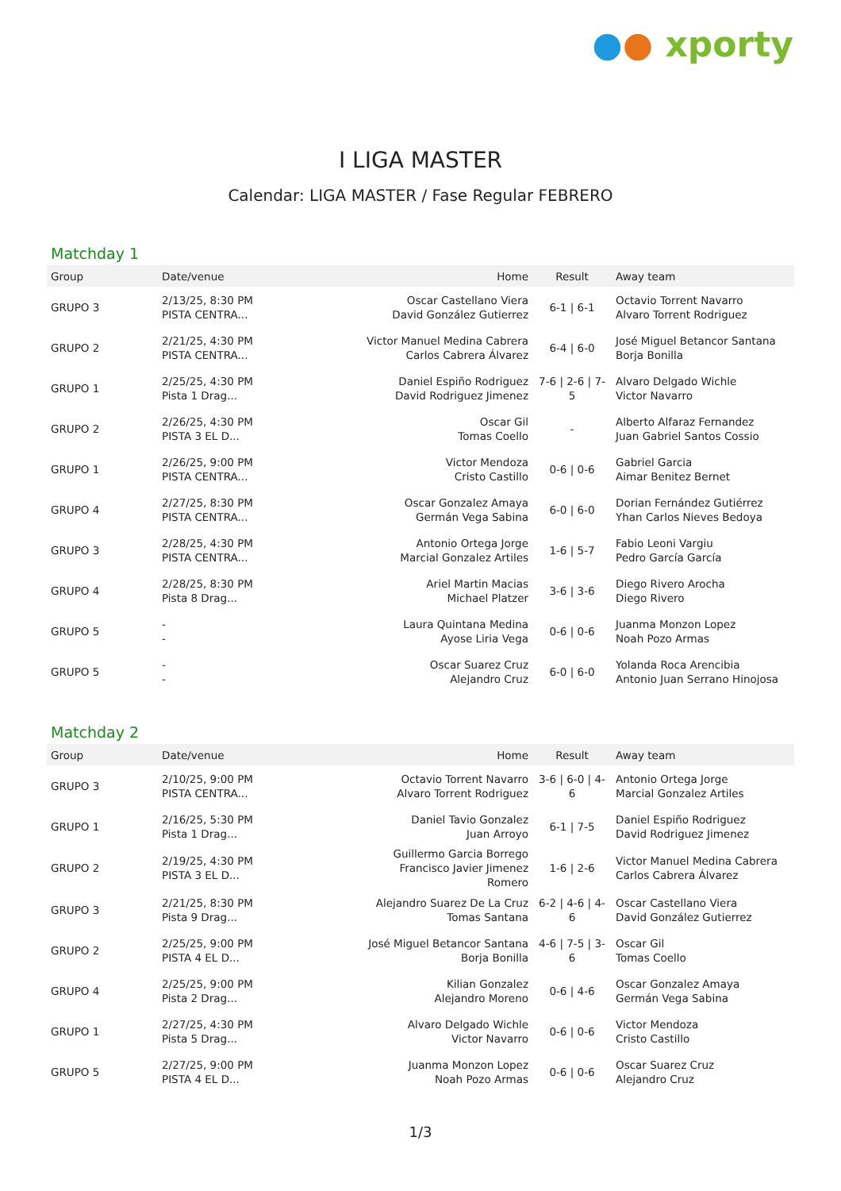●● xporty
I LIGA MASTER
Calendar: LIGA MASTER / Fase Regular FEBRERO
Matchday 1
| Group | Date/venue | Home | Result | Away team |
| --- | --- | --- | --- | --- |
| GRUPO 3 | 2/13/25, 8:30 PM PISTA CENTRA... | Oscar Castellano Viera David González Gutierrez | 6-1 / 6-1 | Octavio Torrent Navarro Alvaro Torrent Rodriguez |
| GRUPO 2 | 2/21/25, 4:30 PM PISTA CENTRA... | Victor Manuel Medina Cabrera Carlos Cabrera Álvarez | 6-4 / 6-0 | José Miguel Betancor Santana Borja Bonilla |
| GRUPO 1 | 2/25/25, 4:30 PM Pista 1 Drag... | Daniel Espiño Rodriguez David Rodriguez Jimenez | 7-6 / 2-6 / 7-5 | Alvaro Delgado Wichle Victor Navarro |
| GRUPO 2 | 2/26/25, 4:30 PM PISTA 3 EL D... | Oscar Gil Tomas Coello | - | Alberto Alfaraz Fernandez Juan Gabriel Santos Cossio |
| GRUPO 1 | 2/26/25, 9:00 PM PISTA CENTRA... | Victor Mendoza Cristo Castillo | 0-6 / 0-6 | Gabriel Garcia Aimar Benitez Bernet |
| GRUPO 4 | 2/27/25, 8:30 PM PISTA CENTRA... | Oscar Gonzalez Amaya Germán Vega Sabina | 6-0 / 6-0 | Dorian Fernández Gutiérrez Yhan Carlos Nieves Bedoya |
| GRUPO 3 | 2/28/25, 4:30 PM PISTA CENTRA... | Antonio Ortega Jorge Marcial Gonzalez Artiles | 1-6 / 5-7 | Fabio Leoni Vargiu Pedro García García |
| GRUPO 4 | 2/28/25, 8:30 PM Pista 8 Drag... | Ariel Martin Macias Michael Platzer | 3-6 / 3-6 | Diego Rivero Arocha Diego Rivero |
| GRUPO 5 | - - | Laura Quintana Medina Ayose Liria Vega | 0-6 / 0-6 | Juanma Monzon Lopez Noah Pozo Armas |
| GRUPO 5 | - - | Oscar Suarez Cruz Alejandro Cruz | 6-0 / 6-0 | Yolanda Roca Arencibia Antonio Juan Serrano Hinojosa |
Matchday 2
| Group | Date/venue | Home | Result | Away team |
| --- | --- | --- | --- | --- |
| GRUPO 3 | 2/10/25, 9:00 PM PISTA CENTRA... | Octavio Torrent Navarro Alvaro Torrent Rodriguez | 3-6 / 6-0 / 4-6 | Antonio Ortega Jorge Marcial Gonzalez Artiles |
| GRUPO 1 | 2/16/25, 5:30 PM Pista 1 Drag... | Daniel Tavio Gonzalez Juan Arroyo | 6-1 / 7-5 | Daniel Espiño Rodriguez David Rodriguez Jimenez |
| GRUPO 2 | 2/19/25, 4:30 PM PISTA 3 EL D... | Guillermo Garcia Borrego Francisco Javier Jimenez Romero | 1-6 / 2-6 | Victor Manuel Medina Cabrera Carlos Cabrera Álvarez |
| GRUPO 3 | 2/21/25, 8:30 PM Pista 9 Drag... | Alejandro Suarez De La Cruz Tomas Santana | 6-2 / 4-6 / 4-6 | Oscar Castellano Viera David González Gutierrez |
| GRUPO 2 | 2/25/25, 9:00 PM PISTA 4 EL D... | José Miguel Betancor Santana Borja Bonilla | 4-6 / 7-5 / 3-6 | Oscar Gil Tomas Coello |
| GRUPO 4 | 2/25/25, 9:00 PM Pista 2 Drag... | Kilian Gonzalez Alejandro Moreno | 0-6 / 4-6 | Oscar Gonzalez Amaya Germán Vega Sabina |
| GRUPO 1 | 2/27/25, 4:30 PM Pista 5 Drag... | Alvaro Delgado Wichle Victor Navarro | 0-6 / 0-6 | Victor Mendoza Cristo Castillo |
| GRUPO 5 | 2/27/25, 9:00 PM PISTA 4 EL D... | Juanma Monzon Lopez Noah Pozo Armas | 0-6 / 0-6 | Oscar Suarez Cruz Alejandro Cruz |
1/3